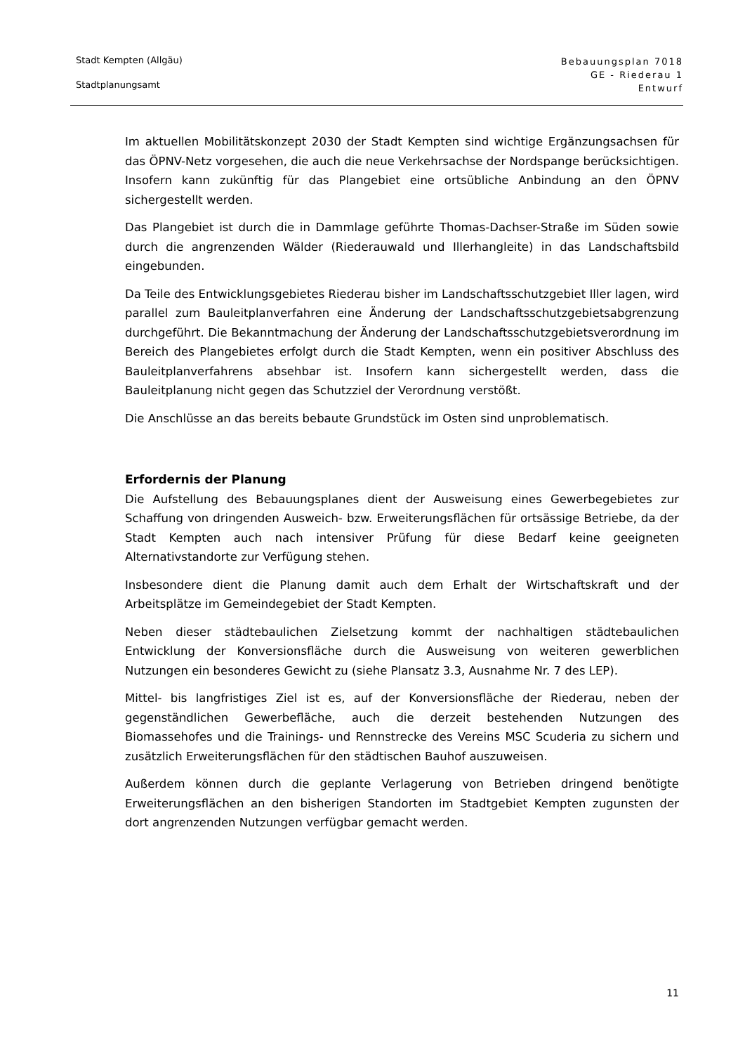Stadt Kempten (Allgäu)
Stadtplanungsamt
Bebauungsplan 7018
GE - Riederau 1
Entwurf
Im aktuellen Mobilitätskonzept 2030 der Stadt Kempten sind wichtige Ergänzungsachsen für das ÖPNV-Netz vorgesehen, die auch die neue Verkehrsachse der Nordspange berücksichtigen. Insofern kann zukünftig für das Plangebiet eine ortsübliche Anbindung an den ÖPNV sichergestellt werden.
Das Plangebiet ist durch die in Dammlage geführte Thomas-Dachser-Straße im Süden sowie durch die angrenzenden Wälder (Riederauwald und Illerhangleite) in das Landschaftsbild eingebunden.
Da Teile des Entwicklungsgebietes Riederau bisher im Landschaftsschutzgebiet Iller lagen, wird parallel zum Bauleitplanverfahren eine Änderung der Landschaftsschutzgebietsabgrenzung durchgeführt. Die Bekanntmachung der Änderung der Landschaftsschutzgebietsverordnung im Bereich des Plangebietes erfolgt durch die Stadt Kempten, wenn ein positiver Abschluss des Bauleitplanverfahrens absehbar ist. Insofern kann sichergestellt werden, dass die Bauleitplanung nicht gegen das Schutzziel der Verordnung verstößt.
Die Anschlüsse an das bereits bebaute Grundstück im Osten sind unproblematisch.
Erfordernis der Planung
Die Aufstellung des Bebauungsplanes dient der Ausweisung eines Gewerbegebietes zur Schaffung von dringenden Ausweich- bzw. Erweiterungsflächen für ortsässige Betriebe, da der Stadt Kempten auch nach intensiver Prüfung für diese Bedarf keine geeigneten Alternativstandorte zur Verfügung stehen.
Insbesondere dient die Planung damit auch dem Erhalt der Wirtschaftskraft und der Arbeitsplätze im Gemeindegebiet der Stadt Kempten.
Neben dieser städtebaulichen Zielsetzung kommt der nachhaltigen städtebaulichen Entwicklung der Konversionsfläche durch die Ausweisung von weiteren gewerblichen Nutzungen ein besonderes Gewicht zu (siehe Plansatz 3.3, Ausnahme Nr. 7 des LEP).
Mittel- bis langfristiges Ziel ist es, auf der Konversionsfläche der Riederau, neben der gegenständlichen Gewerbefläche, auch die derzeit bestehenden Nutzungen des Biomassehofes und die Trainings- und Rennstrecke des Vereins MSC Scuderia zu sichern und zusätzlich Erweiterungsflächen für den städtischen Bauhof auszuweisen.
Außerdem können durch die geplante Verlagerung von Betrieben dringend benötigte Erweiterungsflächen an den bisherigen Standorten im Stadtgebiet Kempten zugunsten der dort angrenzenden Nutzungen verfügbar gemacht werden.
11